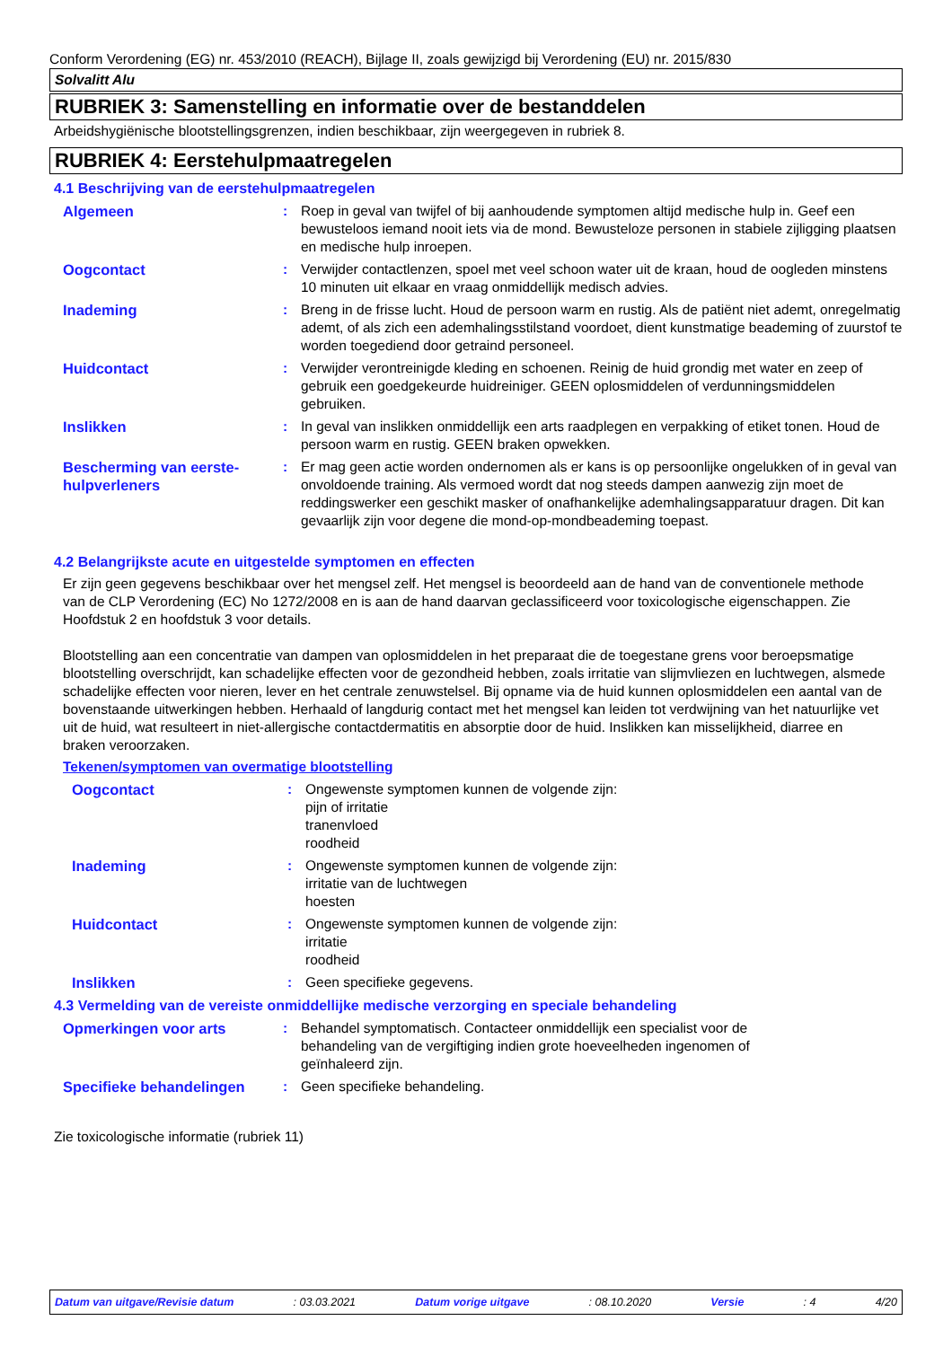Conform Verordening (EG) nr. 453/2010 (REACH), Bijlage II, zoals gewijzigd bij Verordening (EU) nr. 2015/830
Solvalitt Alu
RUBRIEK 3: Samenstelling en informatie over de bestanddelen
Arbeidshygiënische blootstellingsgrenzen, indien beschikbaar, zijn weergegeven in rubriek 8.
RUBRIEK 4: Eerstehulpmaatregelen
4.1 Beschrijving van de eerstehulpmaatregelen
Algemeen : Roep in geval van twijfel of bij aanhoudende symptomen altijd medische hulp in. Geef een bewusteloos iemand nooit iets via de mond. Bewusteloze personen in stabiele zijligging plaatsen en medische hulp inroepen.
Oogcontact : Verwijder contactlenzen, spoel met veel schoon water uit de kraan, houd de oogleden minstens 10 minuten uit elkaar en vraag onmiddellijk medisch advies.
Inademing : Breng in de frisse lucht. Houd de persoon warm en rustig. Als de patiënt niet ademt, onregelmatig ademt, of als zich een ademhalingsstilstand voordoet, dient kunstmatige beademing of zuurstof te worden toegediend door getraind personeel.
Huidcontact : Verwijder verontreinigde kleding en schoenen. Reinig de huid grondig met water en zeep of gebruik een goedgekeurde huidreiniger. GEEN oplosmiddelen of verdunningsmiddelen gebruiken.
Inslikken : In geval van inslikken onmiddellijk een arts raadplegen en verpakking of etiket tonen. Houd de persoon warm en rustig. GEEN braken opwekken.
Bescherming van eerste-hulpverleners
: Er mag geen actie worden ondernomen als er kans is op persoonlijke ongelukken of in geval van onvoldoende training. Als vermoed wordt dat nog steeds dampen aanwezig zijn moet de reddingswerker een geschikt masker of onafhankelijke ademhalingsapparatuur dragen. Dit kan gevaarlijk zijn voor degene die mond-op-mondbeademing toepast.
4.2 Belangrijkste acute en uitgestelde symptomen en effecten
Er zijn geen gegevens beschikbaar over het mengsel zelf. Het mengsel is beoordeeld aan de hand van de conventionele methode van de CLP Verordening (EC) No 1272/2008 en is aan de hand daarvan geclassificeerd voor toxicologische eigenschappen. Zie Hoofdstuk 2 en hoofdstuk 3 voor details.
Blootstelling aan een concentratie van dampen van oplosmiddelen in het preparaat die de toegestane grens voor beroepsmatige blootstelling overschrijdt, kan schadelijke effecten voor de gezondheid hebben, zoals irritatie van slijmvliezen en luchtwegen, alsmede schadelijke effecten voor nieren, lever en het centrale zenuwstelsel. Bij opname via de huid kunnen oplosmiddelen een aantal van de bovenstaande uitwerkingen hebben. Herhaald of langdurig contact met het mengsel kan leiden tot verdwijning van het natuurlijke vet uit de huid, wat resulteert in niet-allergische contactdermatitis en absorptie door de huid. Inslikken kan misselijkheid, diarree en braken veroorzaken.
Tekenen/symptomen van overmatige blootstelling
Oogcontact : Ongewenste symptomen kunnen de volgende zijn:
pijn of irritatie
tranenvloed
roodheid
Inademing : Ongewenste symptomen kunnen de volgende zijn:
irritatie van de luchtwegen
hoesten
Huidcontact : Ongewenste symptomen kunnen de volgende zijn:
irritatie
roodheid
Inslikken : Geen specifieke gegevens.
4.3 Vermelding van de vereiste onmiddellijke medische verzorging en speciale behandeling
Opmerkingen voor arts : Behandel symptomatisch. Contacteer onmiddellijk een specialist voor de behandeling van de vergiftiging indien grote hoeveelheden ingenomen of geïnhaleerd zijn.
Specifieke behandelingen : Geen specifieke behandeling.
Zie toxicologische informatie (rubriek 11)
Datum van uitgave/Revisie datum: 03.03.2021 Datum vorige uitgave: 08.10.2020 Versie: 4 4/20